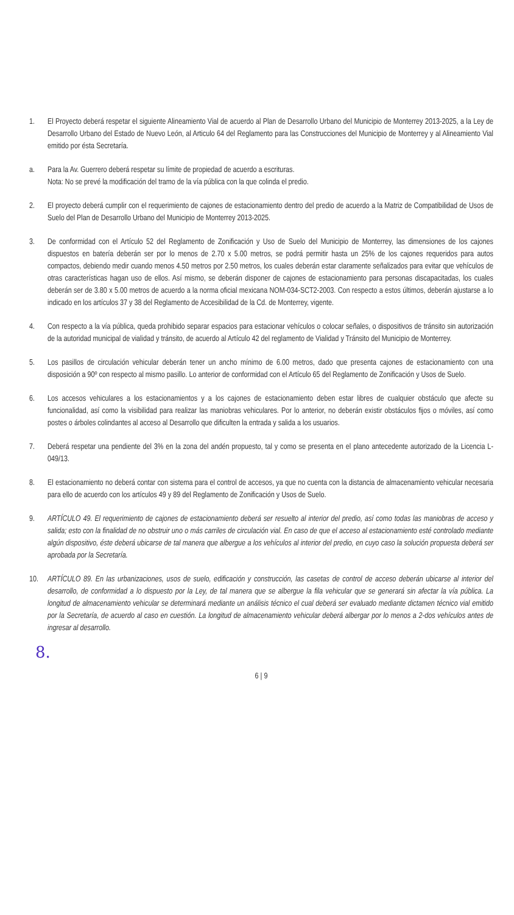1. El Proyecto deberá respetar el siguiente Alineamiento Vial de acuerdo al Plan de Desarrollo Urbano del Municipio de Monterrey 2013-2025, a la Ley de Desarrollo Urbano del Estado de Nuevo León, al Articulo 64 del Reglamento para las Construcciones del Municipio de Monterrey y al Alineamiento Vial emitido por ésta Secretaría.
a. Para la Av. Guerrero deberá respetar su límite de propiedad de acuerdo a escrituras.
Nota: No se prevé la modificación del tramo de la vía pública con la que colinda el predio.
2. El proyecto deberá cumplir con el requerimiento de cajones de estacionamiento dentro del predio de acuerdo a la Matriz de Compatibilidad de Usos de Suelo del Plan de Desarrollo Urbano del Municipio de Monterrey 2013-2025.
3. De conformidad con el Artículo 52 del Reglamento de Zonificación y Uso de Suelo del Municipio de Monterrey, las dimensiones de los cajones dispuestos en batería deberán ser por lo menos de 2.70 x 5.00 metros, se podrá permitir hasta un 25% de los cajones requeridos para autos compactos, debiendo medir cuando menos 4.50 metros por 2.50 metros, los cuales deberán estar claramente señalizados para evitar que vehículos de otras características hagan uso de ellos. Así mismo, se deberán disponer de cajones de estacionamiento para personas discapacitadas, los cuales deberán ser de 3.80 x 5.00 metros de acuerdo a la norma oficial mexicana NOM-034-SCT2-2003. Con respecto a estos últimos, deberán ajustarse a lo indicado en los artículos 37 y 38 del Reglamento de Accesibilidad de la Cd. de Monterrey, vigente.
4. Con respecto a la vía pública, queda prohibido separar espacios para estacionar vehículos o colocar señales, o dispositivos de tránsito sin autorización de la autoridad municipal de vialidad y tránsito, de acuerdo al Artículo 42 del reglamento de Vialidad y Tránsito del Municipio de Monterrey.
5. Los pasillos de circulación vehicular deberán tener un ancho mínimo de 6.00 metros, dado que presenta cajones de estacionamiento con una disposición a 90º con respecto al mismo pasillo. Lo anterior de conformidad con el Artículo 65 del Reglamento de Zonificación y Usos de Suelo.
6. Los accesos vehiculares a los estacionamientos y a los cajones de estacionamiento deben estar libres de cualquier obstáculo que afecte su funcionalidad, así como la visibilidad para realizar las maniobras vehiculares. Por lo anterior, no deberán existir obstáculos fijos o móviles, así como postes o árboles colindantes al acceso al Desarrollo que dificulten la entrada y salida a los usuarios.
7. Deberá respetar una pendiente del 3% en la zona del andén propuesto, tal y como se presenta en el plano antecedente autorizado de la Licencia L-049/13.
8. El estacionamiento no deberá contar con sistema para el control de accesos, ya que no cuenta con la distancia de almacenamiento vehicular necesaria para ello de acuerdo con los artículos 49 y 89 del Reglamento de Zonificación y Usos de Suelo.
9. ARTÍCULO 49. El requerimiento de cajones de estacionamiento deberá ser resuelto al interior del predio, así como todas las maniobras de acceso y salida; esto con la finalidad de no obstruir uno o más carriles de circulación vial. En caso de que el acceso al estacionamiento esté controlado mediante algún dispositivo, éste deberá ubicarse de tal manera que albergue a los vehículos al interior del predio, en cuyo caso la solución propuesta deberá ser aprobada por la Secretaría.
10. ARTÍCULO 89. En las urbanizaciones, usos de suelo, edificación y construcción, las casetas de control de acceso deberán ubicarse al interior del desarrollo, de conformidad a lo dispuesto por la Ley, de tal manera que se albergue la fila vehicular que se generará sin afectar la vía pública. La longitud de almacenamiento vehicular se determinará mediante un análisis técnico el cual deberá ser evaluado mediante dictamen técnico vial emitido por la Secretaría, de acuerdo al caso en cuestión. La longitud de almacenamiento vehicular deberá albergar por lo menos a 2-dos vehículos antes de ingresar al desarrollo.
8.
6 | 9